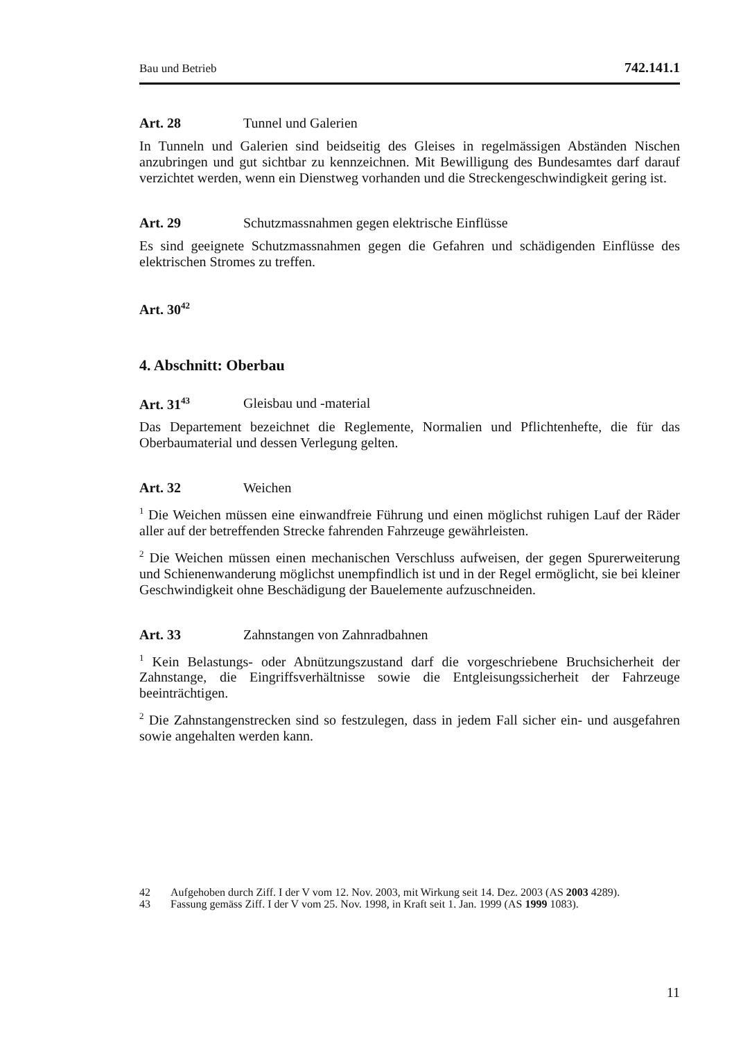Bau und Betrieb 742.141.1
Art. 28 Tunnel und Galerien
In Tunneln und Galerien sind beidseitig des Gleises in regelmässigen Abständen Nischen anzubringen und gut sichtbar zu kennzeichnen. Mit Bewilligung des Bundesamtes darf darauf verzichtet werden, wenn ein Dienstweg vorhanden und die Streckengeschwindigkeit gering ist.
Art. 29 Schutzmassnahmen gegen elektrische Einflüsse
Es sind geeignete Schutzmassnahmen gegen die Gefahren und schädigenden Einflüsse des elektrischen Stromes zu treffen.
Art. 30<sup>42</sup>
4. Abschnitt: Oberbau
Art. 31<sup>43</sup> Gleisbau und -material
Das Departement bezeichnet die Reglemente, Normalien und Pflichtenhefte, die für das Oberbaumaterial und dessen Verlegung gelten.
Art. 32 Weichen
<sup>1</sup> Die Weichen müssen eine einwandfreie Führung und einen möglichst ruhigen Lauf der Räder aller auf der betreffenden Strecke fahrenden Fahrzeuge gewährleisten.
<sup>2</sup> Die Weichen müssen einen mechanischen Verschluss aufweisen, der gegen Spurerweiterung und Schienenwanderung möglichst unempfindlich ist und in der Regel ermöglicht, sie bei kleiner Geschwindigkeit ohne Beschädigung der Bauelemente aufzuschneiden.
Art. 33 Zahnstangen von Zahnradbahnen
<sup>1</sup> Kein Belastungs- oder Abnützungszustand darf die vorgeschriebene Bruchsicherheit der Zahnstange, die Eingriffsverhältnisse sowie die Entgleisungssicherheit der Fahrzeuge beeinträchtigen.
<sup>2</sup> Die Zahnstangenstrecken sind so festzulegen, dass in jedem Fall sicher ein- und ausgefahren sowie angehalten werden kann.
42 Aufgehoben durch Ziff. I der V vom 12. Nov. 2003, mit Wirkung seit 14. Dez. 2003 (AS 2003 4289).
43 Fassung gemäss Ziff. I der V vom 25. Nov. 1998, in Kraft seit 1. Jan. 1999 (AS 1999 1083).
11